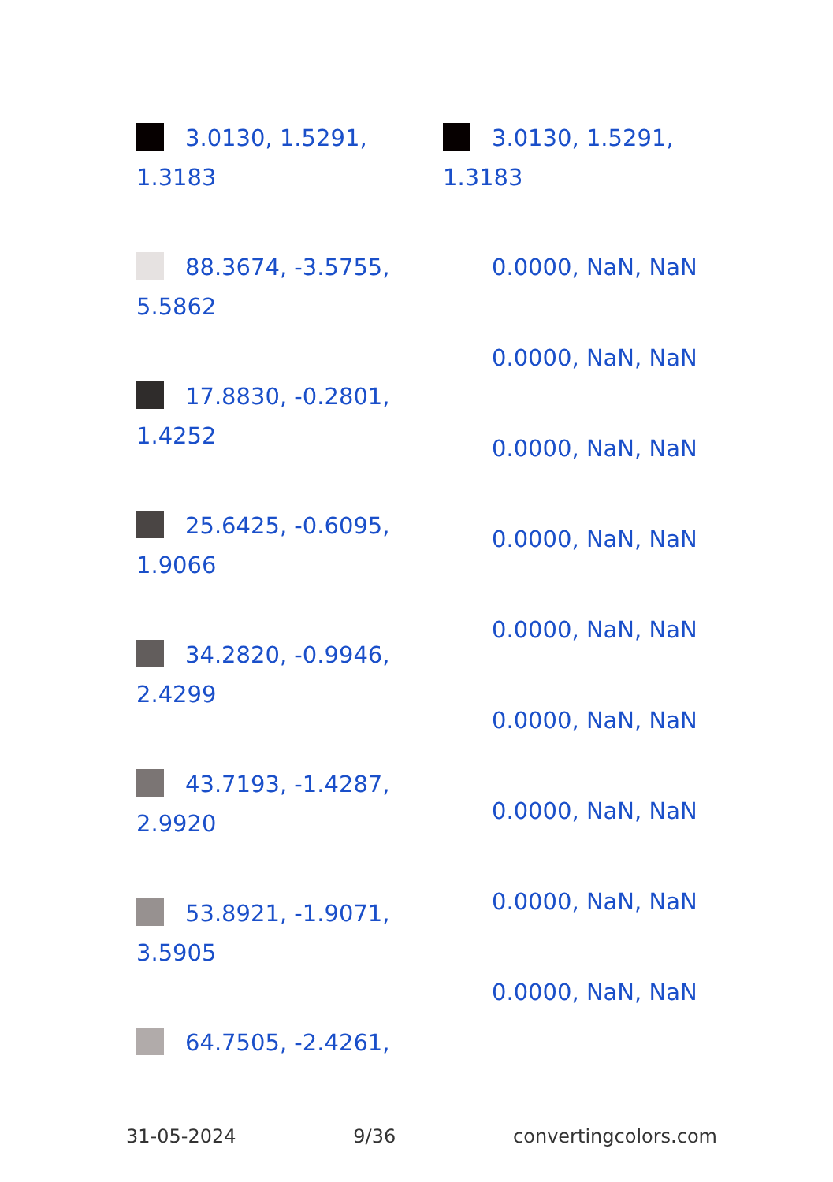3.0130, 1.5291, 1.3183
88.3674, -3.5755, 5.5862
17.8830, -0.2801, 1.4252
25.6425, -0.6095, 1.9066
34.2820, -0.9946, 2.4299
43.7193, -1.4287, 2.9920
53.8921, -1.9071, 3.5905
64.7505, -2.4261,
3.0130, 1.5291, 1.3183
0.0000, NaN, NaN
0.0000, NaN, NaN
0.0000, NaN, NaN
0.0000, NaN, NaN
0.0000, NaN, NaN
0.0000, NaN, NaN
0.0000, NaN, NaN
0.0000, NaN, NaN
0.0000, NaN, NaN
31-05-2024 9/36 convertingcolors.com